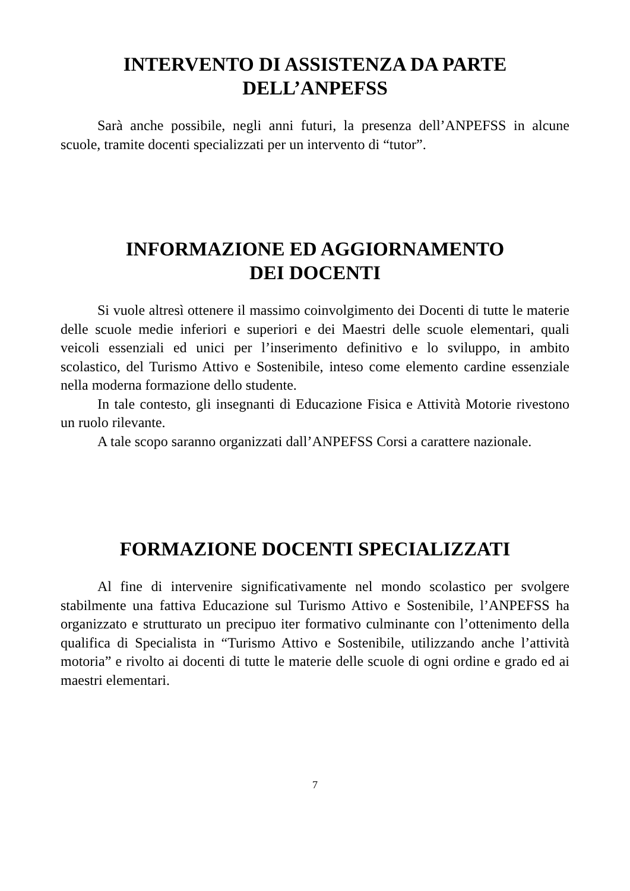INTERVENTO DI ASSISTENZA DA PARTE
DELL’ANPEFSS
Sarà anche possibile, negli anni futuri, la presenza dell’ANPEFSS in alcune scuole, tramite docenti specializzati per un intervento di “tutor”.
INFORMAZIONE ED AGGIORNAMENTO
DEI DOCENTI
Si vuole altresì ottenere il massimo coinvolgimento dei Docenti di tutte le materie delle scuole medie inferiori e superiori e dei Maestri delle scuole elementari, quali veicoli essenziali ed unici per l’inserimento definitivo e lo sviluppo, in ambito scolastico, del Turismo Attivo e Sostenibile, inteso come elemento cardine essenziale nella moderna formazione dello studente.
In tale contesto, gli insegnanti di Educazione Fisica e Attività Motorie rivestono un ruolo rilevante.
A tale scopo saranno organizzati dall’ANPEFSS Corsi a carattere nazionale.
FORMAZIONE DOCENTI SPECIALIZZATI
Al fine di intervenire significativamente nel mondo scolastico per svolgere stabilmente una fattiva Educazione sul Turismo Attivo e Sostenibile, l’ANPEFSS ha organizzato e strutturato un precipuo iter formativo culminante con l’ottenimento della qualifica di Specialista in “Turismo Attivo e Sostenibile, utilizzando anche l’attività motoria” e rivolto ai docenti di tutte le materie delle scuole di ogni ordine e grado ed ai maestri elementari.
7